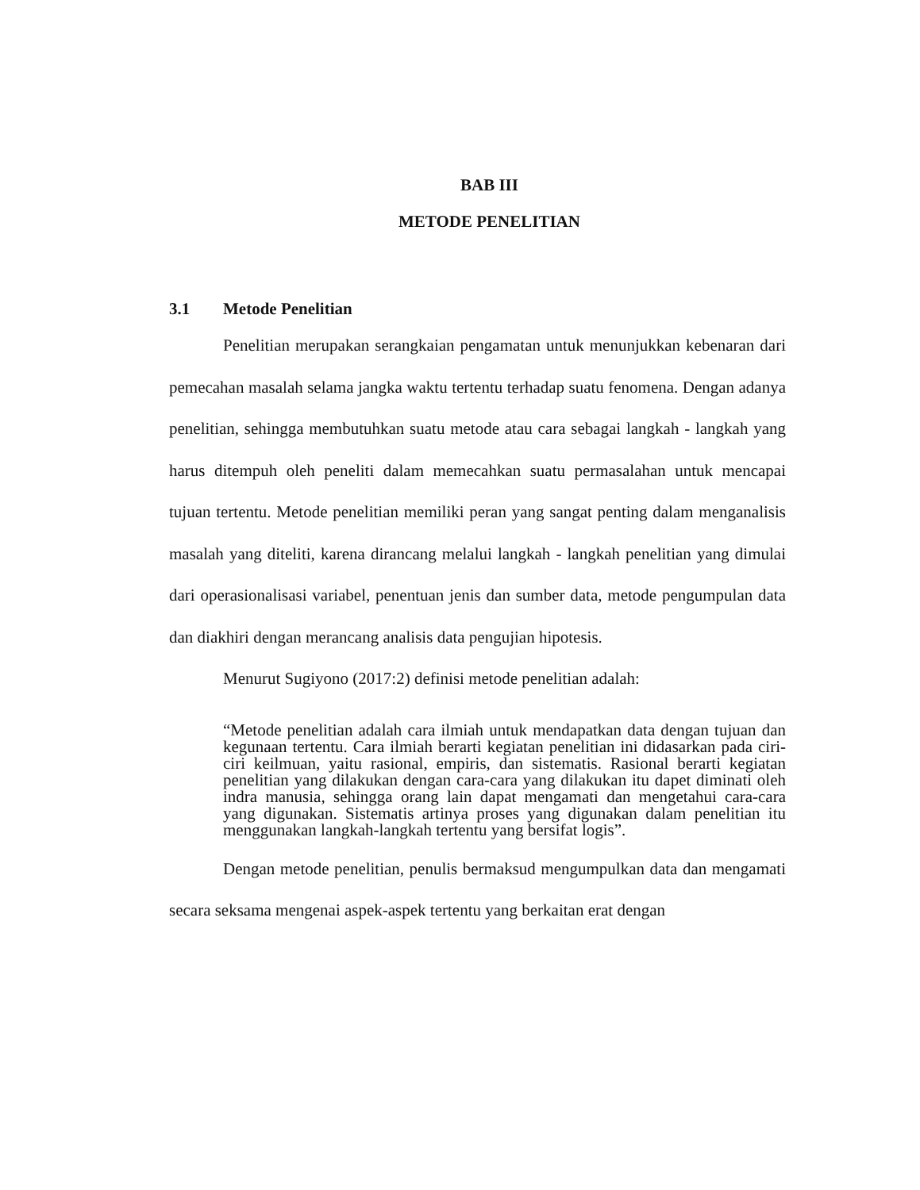BAB III
METODE PENELITIAN
3.1 Metode Penelitian
Penelitian merupakan serangkaian pengamatan untuk menunjukkan kebenaran dari pemecahan masalah selama jangka waktu tertentu terhadap suatu fenomena. Dengan adanya penelitian, sehingga membutuhkan suatu metode atau cara sebagai langkah - langkah yang harus ditempuh oleh peneliti dalam memecahkan suatu permasalahan untuk mencapai tujuan tertentu. Metode penelitian memiliki peran yang sangat penting dalam menganalisis masalah yang diteliti, karena dirancang melalui langkah - langkah penelitian yang dimulai dari operasionalisasi variabel, penentuan jenis dan sumber data, metode pengumpulan data dan diakhiri dengan merancang analisis data pengujian hipotesis.
Menurut Sugiyono (2017:2) definisi metode penelitian adalah:
“Metode penelitian adalah cara ilmiah untuk mendapatkan data dengan tujuan dan kegunaan tertentu. Cara ilmiah berarti kegiatan penelitian ini didasarkan pada ciri-ciri keilmuan, yaitu rasional, empiris, dan sistematis. Rasional berarti kegiatan penelitian yang dilakukan dengan cara-cara yang dilakukan itu dapet diminati oleh indra manusia, sehingga orang lain dapat mengamati dan mengetahui cara-cara yang digunakan. Sistematis artinya proses yang digunakan dalam penelitian itu menggunakan langkah-langkah tertentu yang bersifat logis”.
Dengan metode penelitian, penulis bermaksud mengumpulkan data dan mengamati secara seksama mengenai aspek-aspek tertentu yang berkaitan erat dengan